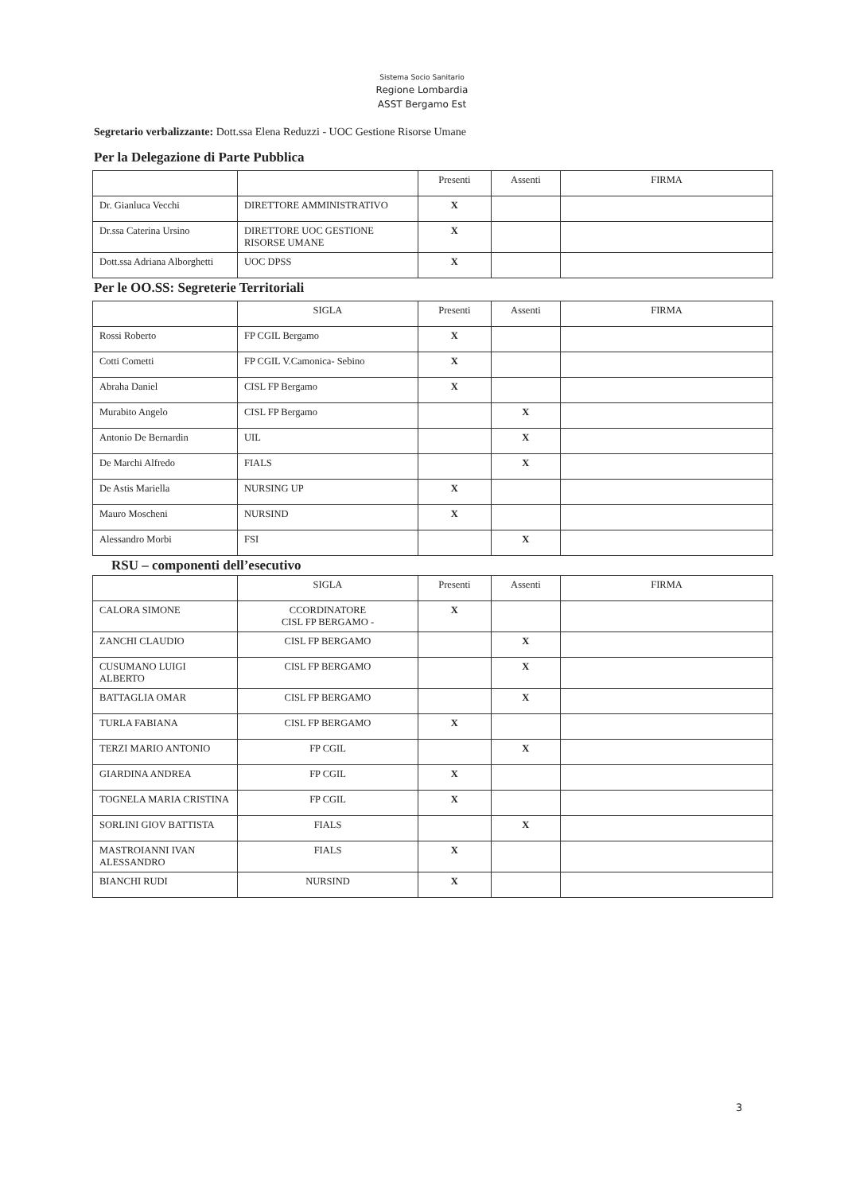Sistema Socio Sanitario
Regione Lombardia
ASST Bergamo Est
Segretario verbalizzante: Dott.ssa Elena Reduzzi - UOC Gestione Risorse Umane
Per la Delegazione di Parte Pubblica
| | | Presenti | Assenti | FIRMA |
| --- | --- | --- | --- | --- |
| Dr. Gianluca Vecchi | DIRETTORE AMMINISTRATIVO | X | | |
| Dr.ssa Caterina Ursino | DIRETTORE UOC GESTIONE RISORSE UMANE | X | | |
| Dott.ssa Adriana Alborghetti | UOC DPSS | X | | |
Per le OO.SS: Segreterie Territoriali
| | SIGLA | Presenti | Assenti | FIRMA |
| --- | --- | --- | --- | --- |
| Rossi Roberto | FP CGIL Bergamo | X | | |
| Cotti Cometti | FP CGIL V.Camonica- Sebino | X | | |
| Abraha Daniel | CISL FP Bergamo | X | | |
| Murabito Angelo | CISL FP Bergamo | | X | |
| Antonio De Bernardin | UIL | | X | |
| De Marchi Alfredo | FIALS | | X | |
| De Astis Mariella | NURSING UP | X | | |
| Mauro Moscheni | NURSIND | X | | |
| Alessandro Morbi | FSI | | X | |
RSU – componenti dell’esecutivo
| | SIGLA | Presenti | Assenti | FIRMA |
| --- | --- | --- | --- | --- |
| CALORA SIMONE | CCORDINATORE CISL FP BERGAMO - | X | | |
| ZANCHI CLAUDIO | CISL FP BERGAMO | | X | |
| CUSUMANO LUIGI ALBERTO | CISL FP BERGAMO | | X | |
| BATTAGLIA OMAR | CISL FP BERGAMO | | X | |
| TURLA FABIANA | CISL FP BERGAMO | X | | |
| TERZI MARIO ANTONIO | FP CGIL | | X | |
| GIARDINA ANDREA | FP CGIL | X | | |
| TOGNELA MARIA CRISTINA | FP CGIL | X | | |
| SORLINI GIOV BATTISTA | FIALS | | X | |
| MASTROIANNI IVAN ALESSANDRO | FIALS | X | | |
| BIANCHI RUDI | NURSIND | X | | |
3